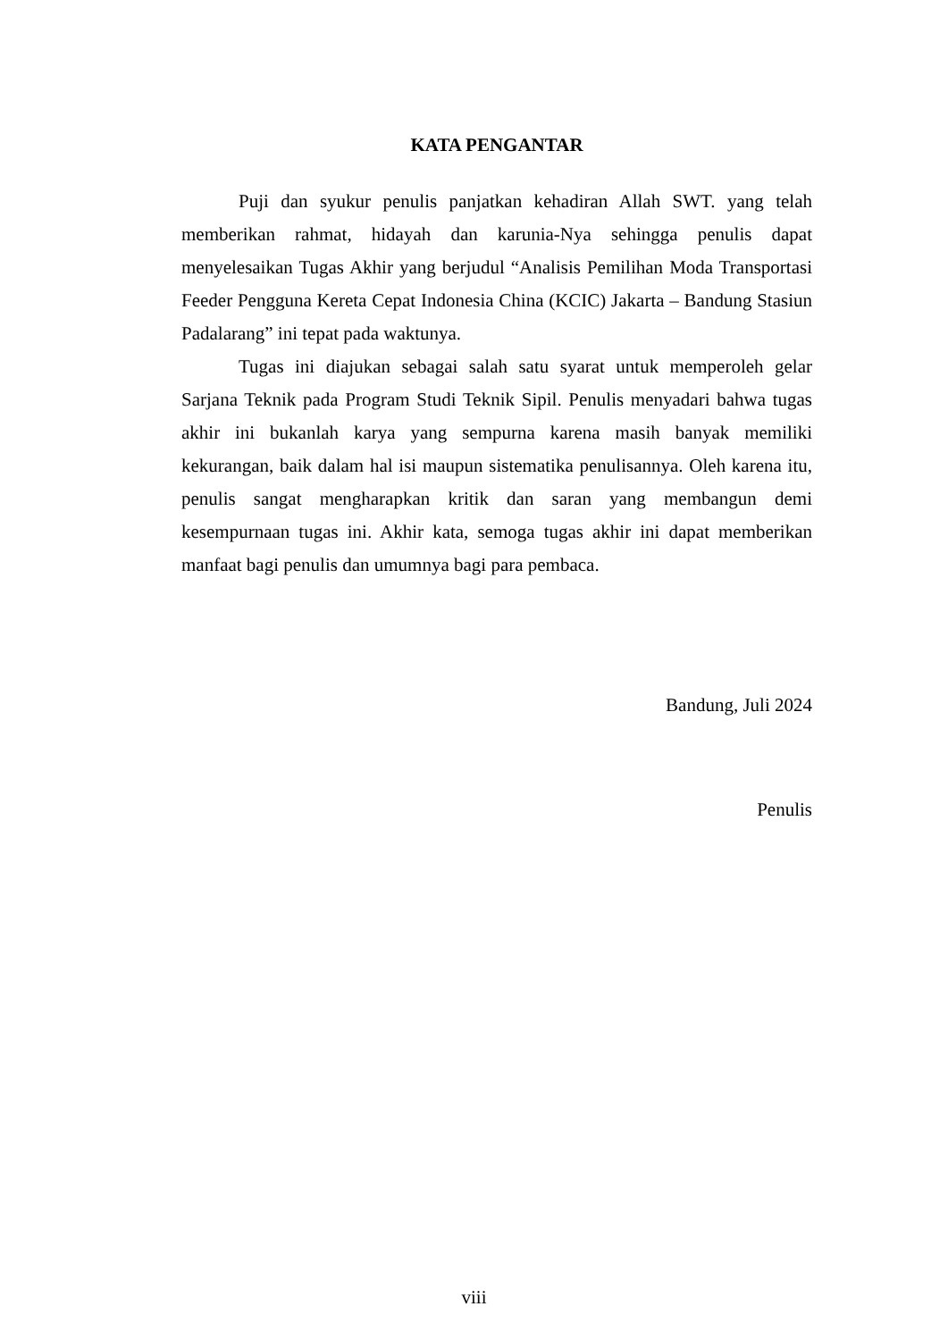KATA PENGANTAR
Puji dan syukur penulis panjatkan kehadiran Allah SWT. yang telah memberikan rahmat, hidayah dan karunia-Nya sehingga penulis dapat menyelesaikan Tugas Akhir yang berjudul “Analisis Pemilihan Moda Transportasi Feeder Pengguna Kereta Cepat Indonesia China (KCIC) Jakarta – Bandung Stasiun Padalarang” ini tepat pada waktunya.
Tugas ini diajukan sebagai salah satu syarat untuk memperoleh gelar Sarjana Teknik pada Program Studi Teknik Sipil. Penulis menyadari bahwa tugas akhir ini bukanlah karya yang sempurna karena masih banyak memiliki kekurangan, baik dalam hal isi maupun sistematika penulisannya. Oleh karena itu, penulis sangat mengharapkan kritik dan saran yang membangun demi kesempurnaan tugas ini. Akhir kata, semoga tugas akhir ini dapat memberikan manfaat bagi penulis dan umumnya bagi para pembaca.
Bandung, Juli 2024
Penulis
viii